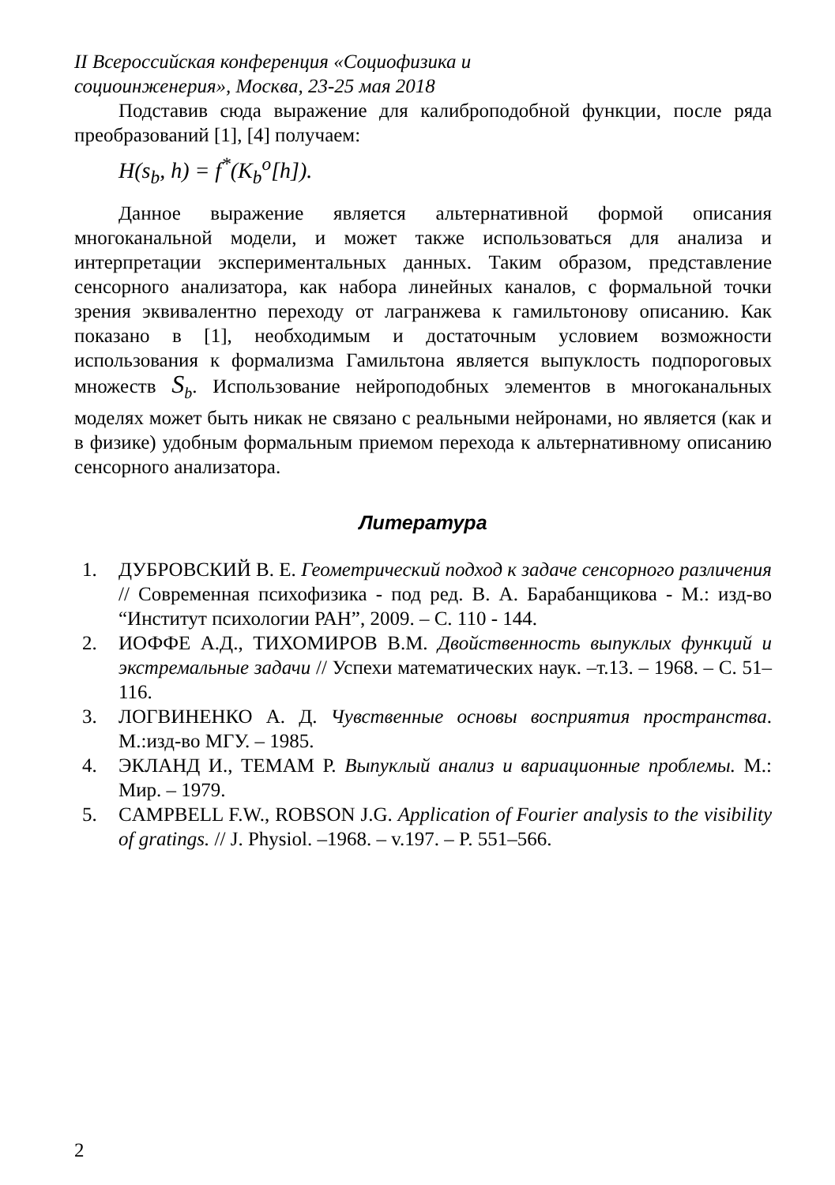II Всероссийская конференция «Социофизика и
социоинженерия», Москва, 23-25 мая 2018
Подставив сюда выражение для калиброподобной функции, после ряда преобразований [1], [4] получаем:
H(s<sub>b</sub>, h) = f<sup>*</sup>(K<sub>b</sub><sup>o</sup>[h]).
Данное выражение является альтернативной формой описания многоканальной модели, и может также использоваться для анализа и интерпретации экспериментальных данных. Таким образом, представление сенсорного анализатора, как набора линейных каналов, с формальной точки зрения эквивалентно переходу от лагранжева к гамильтонову описанию. Как показано в [1], необходимым и достаточным условием возможности использования к формализма Гамильтона является выпуклость подпороговых множеств S<sub>b</sub>. Использование нейроподобных элементов в многоканальных моделях может быть никак не связано с реальными нейронами, но является (как и в физике) удобным формальным приемом перехода к альтернативному описанию сенсорного анализатора.
Литература
1. ДУБРОВСКИЙ В. Е. Геометрический подход к задаче сенсорного различения // Современная психофизика - под ред. В. А. Барабанщикова - М.: изд-во “Институт психологии РАН”, 2009. – С. 110 - 144.
2. ИОФФЕ А.Д., ТИХОМИРОВ В.М. Двойственность выпуклых функций и экстремальные задачи // Успехи математических наук. –т.13. – 1968. – С. 51–116.
3. ЛОГВИНЕНКО А. Д. Чувственные основы восприятия пространства. М.:изд-во МГУ. – 1985.
4. ЭКЛАНД И., ТЕМАМ Р. Выпуклый анализ и вариационные проблемы. М.: Мир. – 1979.
5. CAMPBELL F.W., ROBSON J.G. Application of Fourier analysis to the visibility of gratings. // J. Physiol. –1968. – v.197. – P. 551–566.
2